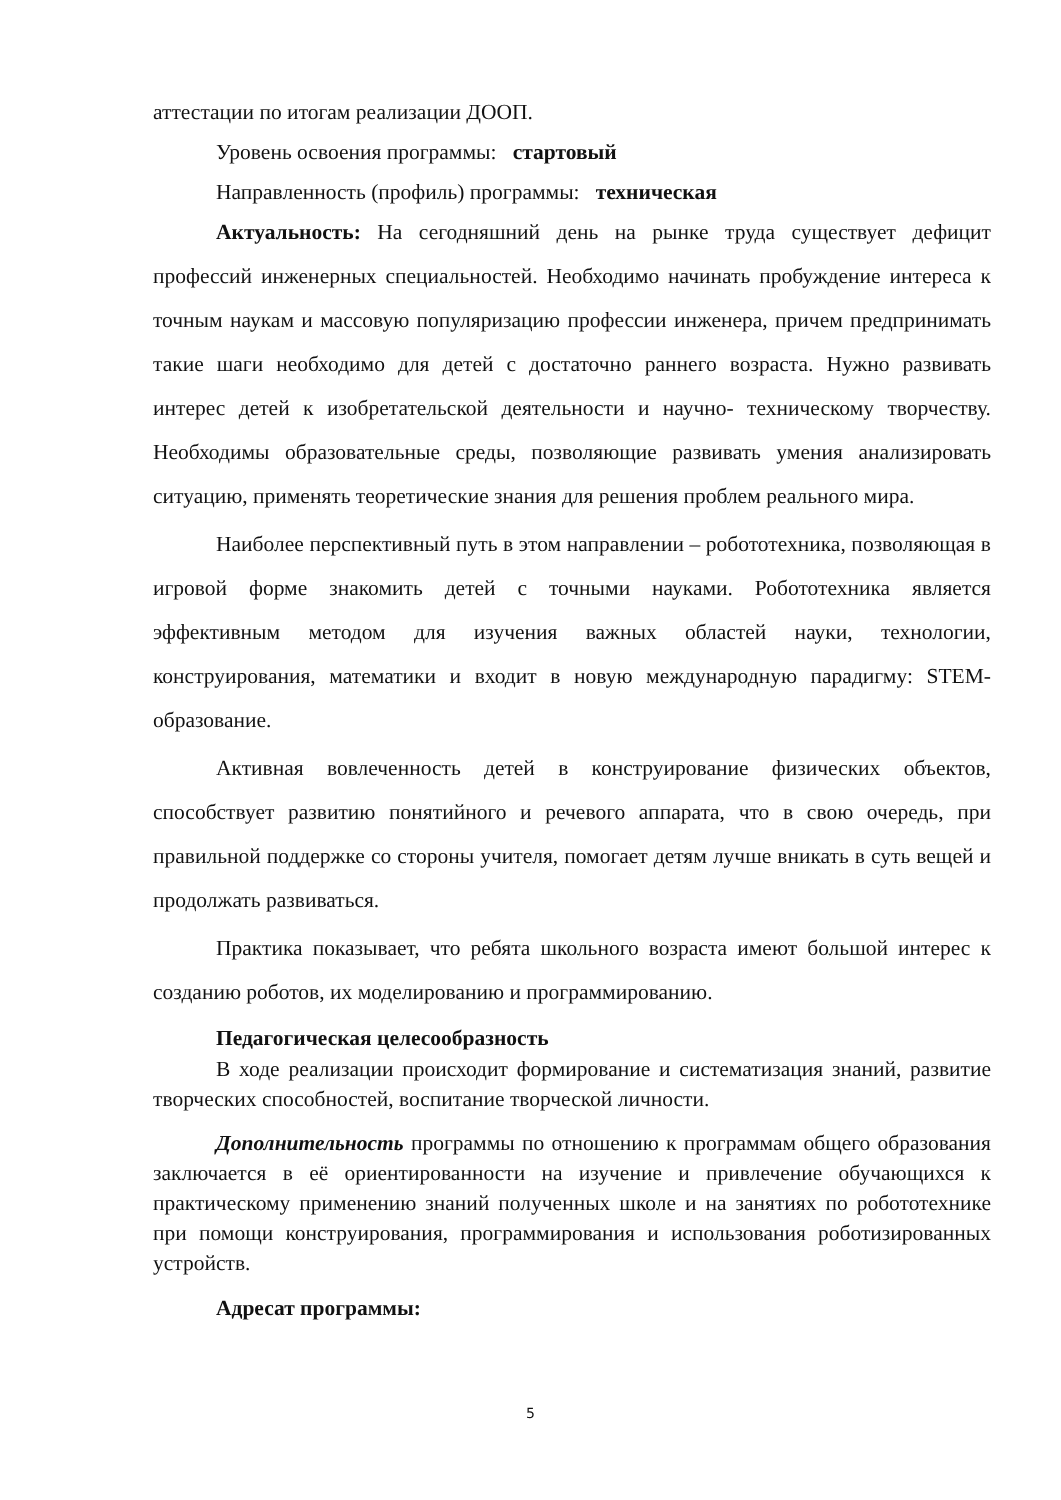аттестации по итогам реализации ДООП.
Уровень освоения программы: стартовый
Направленность (профиль) программы: техническая
Актуальность: На сегодняшний день на рынке труда существует дефицит профессий инженерных специальностей. Необходимо начинать пробуждение интереса к точным наукам и массовую популяризацию профессии инженера, причем предпринимать такие шаги необходимо для детей с достаточно раннего возраста. Нужно развивать интерес детей к изобретательской деятельности и научно- техническому творчеству. Необходимы образовательные среды, позволяющие развивать умения анализировать ситуацию, применять теоретические знания для решения проблем реального мира.
Наиболее перспективный путь в этом направлении – робототехника, позволяющая в игровой форме знакомить детей с точными науками. Робототехника является эффективным методом для изучения важных областей науки, технологии, конструирования, математики и входит в новую международную парадигму: STEM- образование.
Активная вовлеченность детей в конструирование физических объектов, способствует развитию понятийного и речевого аппарата, что в свою очередь, при правильной поддержке со стороны учителя, помогает детям лучше вникать в суть вещей и продолжать развиваться.
Практика показывает, что ребята школьного возраста имеют большой интерес к созданию роботов, их моделированию и программированию.
Педагогическая целесообразность
В ходе реализации происходит формирование и систематизация знаний, развитие творческих способностей, воспитание творческой личности.
Дополнительность программы по отношению к программам общего образования заключается в её ориентированности на изучение и привлечение обучающихся к практическому применению знаний полученных школе и на занятиях по робототехнике при помощи конструирования, программирования и использования роботизированных устройств.
Адресат программы:
5